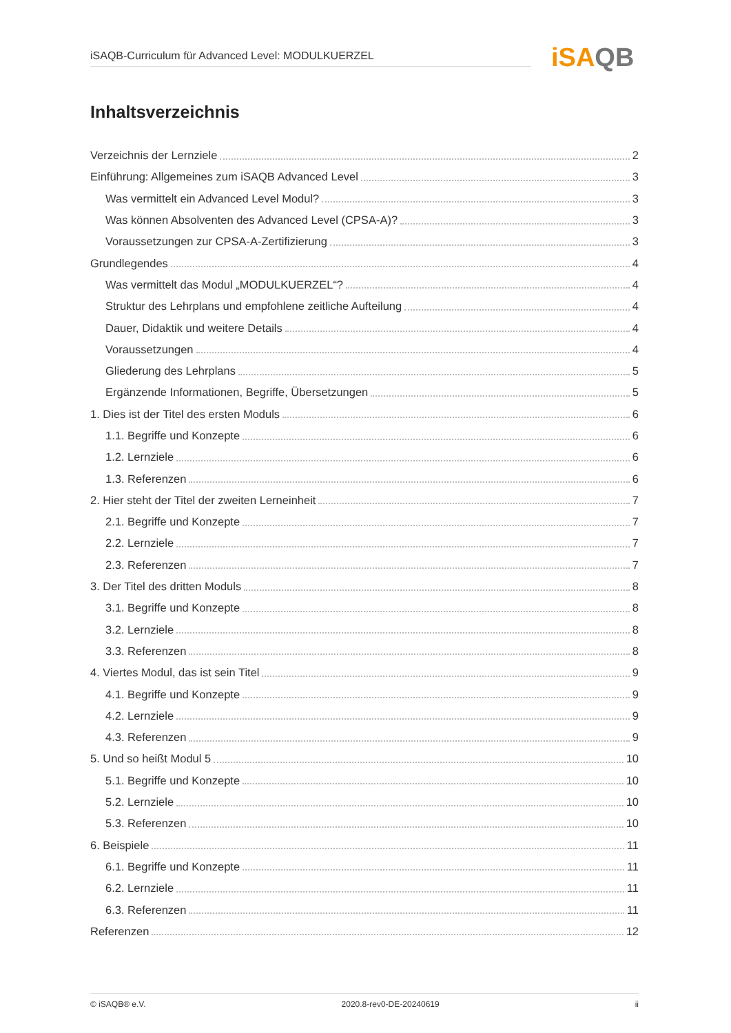iSAQB-Curriculum für Advanced Level: MODULKUERZEL iSAQB
Inhaltsverzeichnis
Verzeichnis der Lernziele 2
Einführung: Allgemeines zum iSAQB Advanced Level 3
Was vermittelt ein Advanced Level Modul? 3
Was können Absolventen des Advanced Level (CPSA-A)? 3
Voraussetzungen zur CPSA-A-Zertifizierung 3
Grundlegendes 4
Was vermittelt das Modul „MODULKUERZEL“? 4
Struktur des Lehrplans und empfohlene zeitliche Aufteilung 4
Dauer, Didaktik und weitere Details 4
Voraussetzungen 4
Gliederung des Lehrplans 5
Ergänzende Informationen, Begriffe, Übersetzungen 5
1. Dies ist der Titel des ersten Moduls 6
1.1. Begriffe und Konzepte 6
1.2. Lernziele 6
1.3. Referenzen 6
2. Hier steht der Titel der zweiten Lerneinheit 7
2.1. Begriffe und Konzepte 7
2.2. Lernziele 7
2.3. Referenzen 7
3. Der Titel des dritten Moduls 8
3.1. Begriffe und Konzepte 8
3.2. Lernziele 8
3.3. Referenzen 8
4. Viertes Modul, das ist sein Titel 9
4.1. Begriffe und Konzepte 9
4.2. Lernziele 9
4.3. Referenzen 9
5. Und so heißt Modul 5 10
5.1. Begriffe und Konzepte 10
5.2. Lernziele 10
5.3. Referenzen 10
6. Beispiele 11
6.1. Begriffe und Konzepte 11
6.2. Lernziele 11
6.3. Referenzen 11
Referenzen 12
© iSAQB® e.V. 2020.8-rev0-DE-20240619 ii